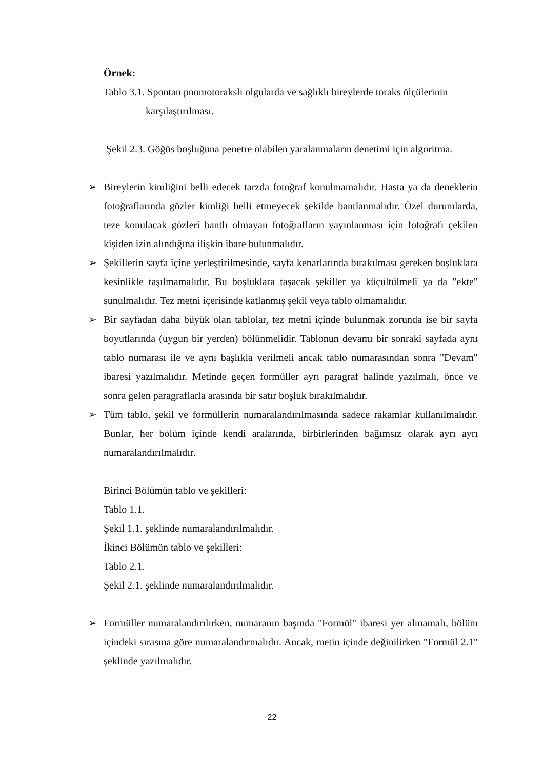Örnek:
Tablo 3.1. Spontan pnomotorakslı olgularda ve sağlıklı bireylerde toraks ölçülerinin
karşılaştırılması.
Şekil 2.3. Göğüs boşluğuna penetre olabilen yaralanmaların denetimi için algoritma.
➢ Bireylerin kimliğini belli edecek tarzda fotoğraf konulmamalıdır. Hasta ya da deneklerin fotoğraflarında gözler kimliği belli etmeyecek şekilde bantlanmalıdır. Özel durumlarda, teze konulacak gözleri bantlı olmayan fotoğrafların yayınlanması için fotoğrafı çekilen kişiden izin alındığına ilişkin ibare bulunmalıdır.
➢ Şekillerin sayfa içine yerleştirilmesinde, sayfa kenarlarında bırakılması gereken boşluklara kesinlikle taşılmamalıdır. Bu boşluklara taşacak şekiller ya küçültülmeli ya da "ekte" sunulmalıdır. Tez metni içerisinde katlanmış şekil veya tablo olmamalıdır.
➢ Bir sayfadan daha büyük olan tablolar, tez metni içinde bulunmak zorunda ise bir sayfa boyutlarında (uygun bir yerden) bölünmelidir. Tablonun devamı bir sonraki sayfada aynı tablo numarası ile ve aynı başlıkla verilmeli ancak tablo numarasından sonra "Devam" ibaresi yazılmalıdır. Metinde geçen formüller ayrı paragraf halinde yazılmalı, önce ve sonra gelen paragraflarla arasında bir satır boşluk bırakılmalıdır.
➢ Tüm tablo, şekil ve formüllerin numaralandırılmasında sadece rakamlar kullanılmalıdır. Bunlar, her bölüm içinde kendi aralarında, birbirlerinden bağımsız olarak ayrı ayrı numaralandırılmalıdır.
Birinci Bölümün tablo ve şekilleri:
Tablo 1.1.
Şekil 1.1. şeklinde numaralandırılmalıdır.
İkinci Bölümün tablo ve şekilleri:
Tablo 2.1.
Şekil 2.1. şeklinde numaralandırılmalıdır.
➢ Formüller numaralandırılırken, numaranın başında "Formül" ibaresi yer almamalı, bölüm içindeki sırasına göre numaralandırmalıdır. Ancak, metin içinde değinilirken "Formül 2.1" şeklinde yazılmalıdır.
22